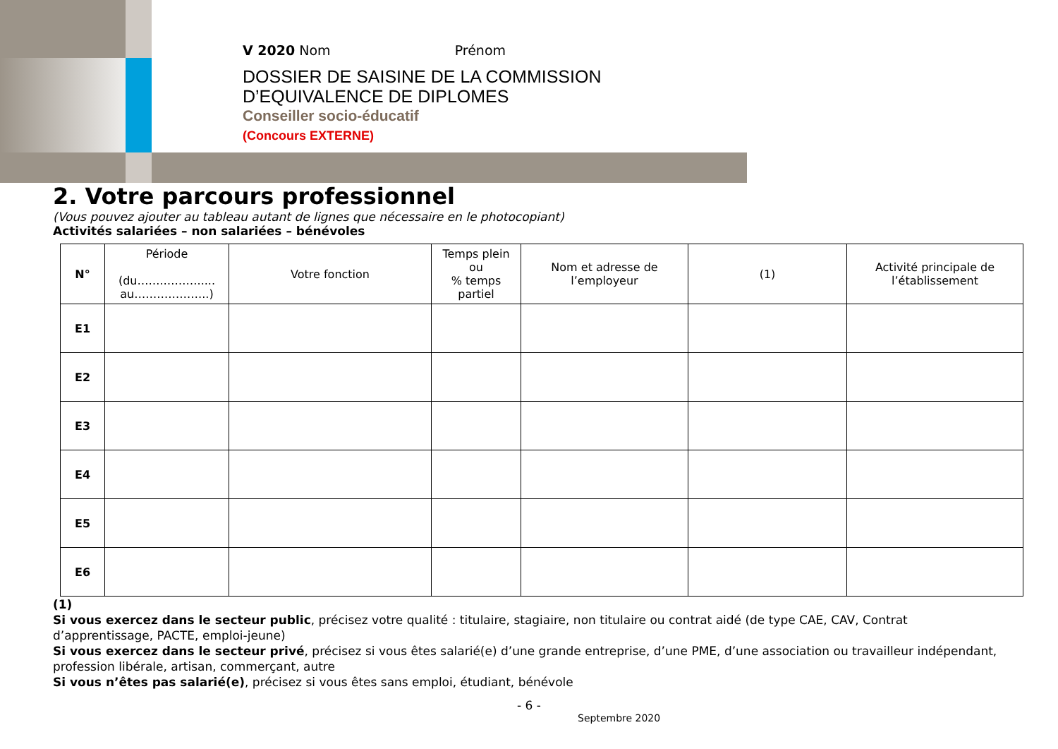V 2020 Nom Prénom
DOSSIER DE SAISINE DE LA COMMISSION
D’EQUIVALENCE DE DIPLOMES
Conseiller socio-éducatif
(Concours EXTERNE)
2. Votre parcours professionnel
(Vous pouvez ajouter au tableau autant de lignes que nécessaire en le photocopiant)
Activités salariées – non salariées – bénévoles
| N° | Période (du…….………..... au………………..) | Votre fonction | Temps plein ou % temps partiel | Nom et adresse de l’employeur | (1) | Activité principale de l’établissement |
| --- | --- | --- | --- | --- | --- | --- |
| E1 | | | | | | |
| E2 | | | | | | |
| E3 | | | | | | |
| E4 | | | | | | |
| E5 | | | | | | |
| E6 | | | | | | |
(1)
Si vous exercez dans le secteur public, précisez votre qualité : titulaire, stagiaire, non titulaire ou contrat aidé (de type CAE, CAV, Contrat d’apprentissage, PACTE, emploi-jeune)
Si vous exercez dans le secteur privé, précisez si vous êtes salarié(e) d’une grande entreprise, d’une PME, d’une association ou travailleur indépendant, profession libérale, artisan, commerçant, autre
Si vous n’êtes pas salarié(e), précisez si vous êtes sans emploi, étudiant, bénévole
- 6 -
Septembre 2020